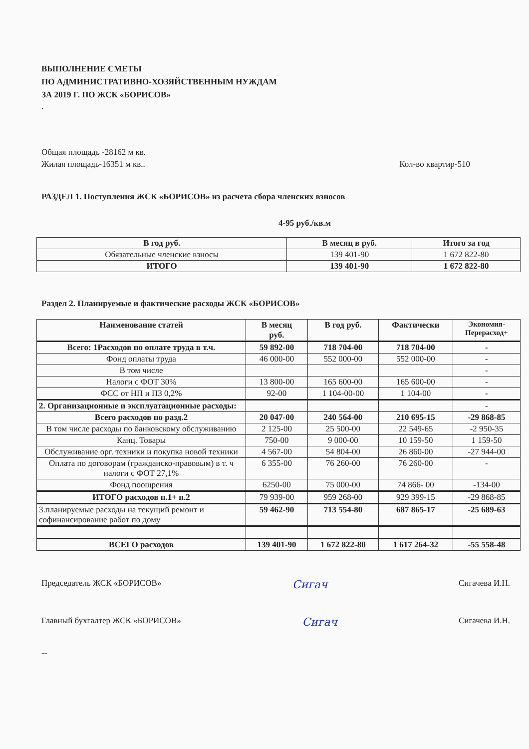ВЫПОЛНЕНИЕ СМЕТЫ
ПО АДМИНИСТРАТИВНО-ХОЗЯЙСТВЕННЫМ НУЖДАМ
ЗА 2019 Г. ПО ЖСК «БОРИСОВ»
.
Общая площадь -28162 м кв.
Жилая площадь-16351 м кв.. Кол-во квартир-510
РАЗДЕЛ 1. Поступления ЖСК «БОРИСОВ» из расчета сбора членских взносов
4-95 руб./кв.м
| В год руб. | В месяц в руб. | Итого за год |
| --- | --- | --- |
| Обязательные членские взносы | 139 401-90 | 1 672 822-80 |
| ИТОГО | 139 401-90 | 1 672 822-80 |
Раздел 2. Планируемые и фактические расходы ЖСК «БОРИСОВ»
| Наименование статей | В месяц руб. | В год руб. | Фактически | Экономия- Перерасход+ |
| --- | --- | --- | --- | --- |
| Всего: 1Расходов по оплате труда в т.ч. | 59 892-00 | 718 704-00 | 718 704-00 | - |
| Фонд оплаты труда | 46 000-00 | 552 000-00 | 552 000-00 | - |
| В том числе | | | | - |
| Налоги с ФОТ 30% | 13 800-00 | 165 600-00 | 165 600-00 | - |
| ФСС от НП и ПЗ 0,2% | 92-00 | 1 104-00-00 | 1 104-00 | - |
| 2. Организационные и эксплуатационные расходы: | | | | - |
| Всего расходов по разд.2 | 20 047-00 | 240 564-00 | 210 695-15 | -29 868-85 |
| В том числе расходы по банковскому обслуживанию | 2 125-00 | 25 500-00 | 22 549-65 | -2 950-35 |
| Канц. Товары | 750-00 | 9 000-00 | 10 159-50 | 1 159-50 |
| Обслуживание орг. техники и покупка новой техники | 4 567-00 | 54 804-00 | 26 860-00 | -27 944-00 |
| Оплата по договорам (гражданско-правовым) в т. ч налоги с ФОТ 27,1% | 6 355-00 | 76 260-00 | 76 260-00 | - |
| Фонд поощрения | 6250-00 | 75 000-00 | 74 866- 00 | -134-00 |
| ИТОГО расходов п.1+ п.2 | 79 939-00 | 959 268-00 | 929 399-15 | -29 868-85 |
| 3.планируемые расходы на текущий ремонт и софинансирование работ по дому | 59 462-90 | 713 554-80 | 687 865-17 | -25 689-63 |
| ВСЕГО расходов | 139 401-90 | 1 672 822-80 | 1 617 264-32 | -55 558-48 |
Председатель ЖСК «БОРИСОВ» Сигач Сигачева И.Н.
Главный бухгалтер ЖСК «БОРИСОВ» Сигач Сигачева И.Н.
--